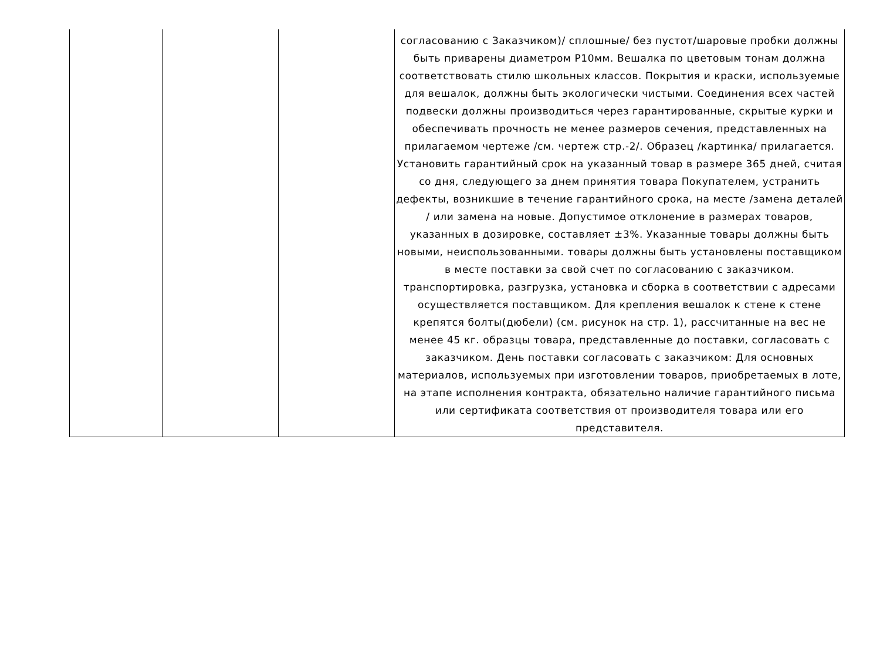| | | | согласованию с Заказчиком)/ сплошные/ без пустот/шаровые пробки должны быть приварены диаметром Р10мм. Вешалка по цветовым тонам должна соответствовать стилю школьных классов. Покрытия и краски, используемые для вешалок, должны быть экологически чистыми. Соединения всех частей подвески должны производиться через гарантированные, скрытые курки и обеспечивать прочность не менее размеров сечения, представленных на прилагаемом чертеже /см. чертеж стр.-2/. Образец /картинка/ прилагается. Установить гарантийный срок на указанный товар в размере 365 дней, считая со дня, следующего за днем принятия товара Покупателем, устранить дефекты, возникшие в течение гарантийного срока, на месте /замена деталей / или замена на новые. Допустимое отклонение в размерах товаров, указанных в дозировке, составляет ±3%. Указанные товары должны быть новыми, неиспользованными. товары должны быть установлены поставщиком в месте поставки за свой счет по согласованию с заказчиком. транспортировка, разгрузка, установка и сборка в соответствии с адресами осуществляется поставщиком. Для крепления вешалок к стене к стене крепятся болты(дюбели) (см. рисунок на стр. 1), рассчитанные на вес не менее 45 кг. образцы товара, представленные до поставки, согласовать с заказчиком. День поставки согласовать с заказчиком: Для основных материалов, используемых при изготовлении товаров, приобретаемых в лоте, на этапе исполнения контракта, обязательно наличие гарантийного письма или сертификата соответствия от производителя товара или его представителя. |